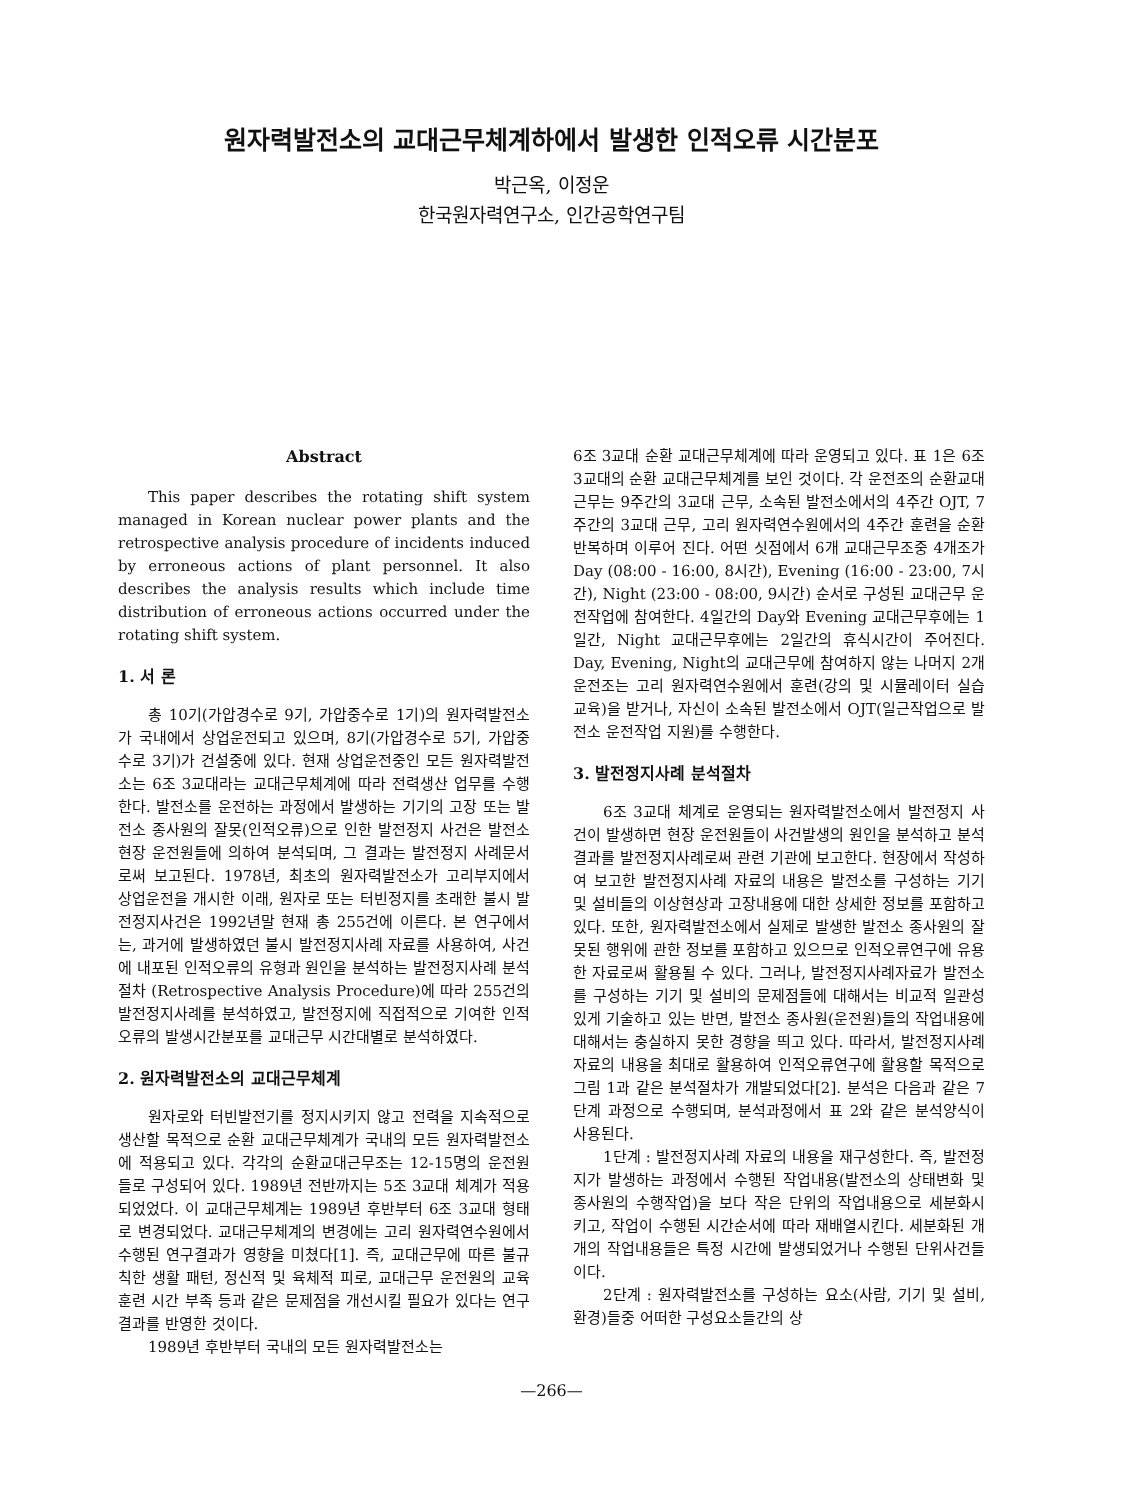원자력발전소의 교대근무체계하에서 발생한 인적오류 시간분포
박근옥, 이정운
한국원자력연구소, 인간공학연구팀
Abstract
This paper describes the rotating shift system managed in Korean nuclear power plants and the retrospective analysis procedure of incidents induced by erroneous actions of plant personnel. It also describes the analysis results which include time distribution of erroneous actions occurred under the rotating shift system.
1. 서 론
총 10기(가압경수로 9기, 가압중수로 1기)의 원자력발전소가 국내에서 상업운전되고 있으며, 8기(가압경수로 5기, 가압중수로 3기)가 건설중에 있다. 현재 상업운전중인 모든 원자력발전소는 6조 3교대라는 교대근무체계에 따라 전력생산 업무를 수행한다. 발전소를 운전하는 과정에서 발생하는 기기의 고장 또는 발전소 종사원의 잘못(인적오류)으로 인한 발전정지 사건은 발전소 현장 운전원들에 의하여 분석되며, 그 결과는 발전정지 사례문서로써 보고된다. 1978년, 최초의 원자력발전소가 고리부지에서 상업운전을 개시한 이래, 원자로 또는 터빈정지를 초래한 불시 발전정지사건은 1992년말 현재 총 255건에 이른다. 본 연구에서는, 과거에 발생하였던 불시 발전정지사례 자료를 사용하여, 사건에 내포된 인적오류의 유형과 원인을 분석하는 발전정지사례 분석절차 (Retrospective Analysis Procedure)에 따라 255건의 발전정지사례를 분석하였고, 발전정지에 직접적으로 기여한 인적오류의 발생시간분포를 교대근무 시간대별로 분석하였다.
2. 원자력발전소의 교대근무체계
원자로와 터빈발전기를 정지시키지 않고 전력을 지속적으로 생산할 목적으로 순환 교대근무체계가 국내의 모든 원자력발전소에 적용되고 있다. 각각의 순환교대근무조는 12-15명의 운전원들로 구성되어 있다. 1989년 전반까지는 5조 3교대 체계가 적용되었었다. 이 교대근무체계는 1989년 후반부터 6조 3교대 형태로 변경되었다. 교대근무체계의 변경에는 고리 원자력연수원에서 수행된 연구결과가 영향을 미쳤다[1]. 즉, 교대근무에 따른 불규칙한 생활 패턴, 정신적 및 육체적 피로, 교대근무 운전원의 교육훈련 시간 부족 등과 같은 문제점을 개선시킬 필요가 있다는 연구결과를 반영한 것이다.
1989년 후반부터 국내의 모든 원자력발전소는
6조 3교대 순환 교대근무체계에 따라 운영되고 있다. 표 1은 6조 3교대의 순환 교대근무체계를 보인 것이다. 각 운전조의 순환교대근무는 9주간의 3교대 근무, 소속된 발전소에서의 4주간 OJT, 7주간의 3교대 근무, 고리 원자력연수원에서의 4주간 훈련을 순환반복하며 이루어 진다. 어떤 싯점에서 6개 교대근무조중 4개조가 Day (08:00 - 16:00, 8시간), Evening (16:00 - 23:00, 7시간), Night (23:00 - 08:00, 9시간) 순서로 구성된 교대근무 운전작업에 참여한다. 4일간의 Day와 Evening 교대근무후에는 1일간, Night 교대근무후에는 2일간의 휴식시간이 주어진다. Day, Evening, Night의 교대근무에 참여하지 않는 나머지 2개 운전조는 고리 원자력연수원에서 훈련(강의 및 시뮬레이터 실습교육)을 받거나, 자신이 소속된 발전소에서 OJT(일근작업으로 발전소 운전작업 지원)를 수행한다.
3. 발전정지사례 분석절차
6조 3교대 체계로 운영되는 원자력발전소에서 발전정지 사건이 발생하면 현장 운전원들이 사건발생의 원인을 분석하고 분석결과를 발전정지사례로써 관련 기관에 보고한다. 현장에서 작성하여 보고한 발전정지사례 자료의 내용은 발전소를 구성하는 기기 및 설비들의 이상현상과 고장내용에 대한 상세한 정보를 포함하고 있다. 또한, 원자력발전소에서 실제로 발생한 발전소 종사원의 잘못된 행위에 관한 정보를 포함하고 있으므로 인적오류연구에 유용한 자료로써 활용될 수 있다. 그러나, 발전정지사례자료가 발전소를 구성하는 기기 및 설비의 문제점들에 대해서는 비교적 일관성 있게 기술하고 있는 반면, 발전소 종사원(운전원)들의 작업내용에 대해서는 충실하지 못한 경향을 띄고 있다. 따라서, 발전정지사례 자료의 내용을 최대로 활용하여 인적오류연구에 활용할 목적으로 그림 1과 같은 분석절차가 개발되었다[2]. 분석은 다음과 같은 7단계 과정으로 수행되며, 분석과정에서 표 2와 같은 분석양식이 사용된다.
1단계 : 발전정지사례 자료의 내용을 재구성한다. 즉, 발전정지가 발생하는 과정에서 수행된 작업내용(발전소의 상태변화 및 종사원의 수행작업)을 보다 작은 단위의 작업내용으로 세분화시키고, 작업이 수행된 시간순서에 따라 재배열시킨다. 세분화된 개개의 작업내용들은 특정 시간에 발생되었거나 수행된 단위사건들이다.
2단계 : 원자력발전소를 구성하는 요소(사람, 기기 및 설비, 환경)들중 어떠한 구성요소들간의 상
—266—